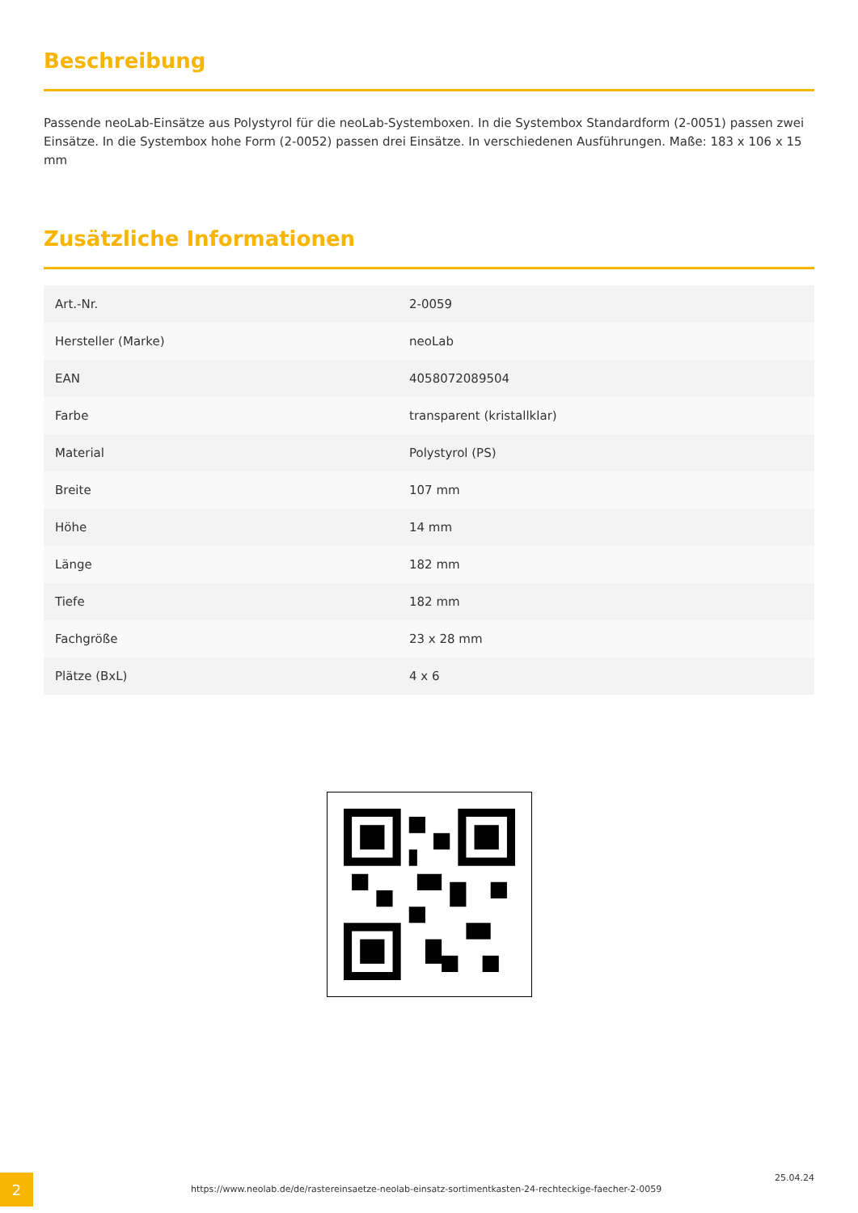Beschreibung
Passende neoLab-Einsätze aus Polystyrol für die neoLab-Systemboxen. In die Systembox Standardform (2-0051) passen zwei Einsätze. In die Systembox hohe Form (2-0052) passen drei Einsätze. In verschiedenen Ausführungen. Maße: 183 x 106 x 15 mm
Zusätzliche Informationen
| Art.-Nr. | 2-0059 |
| Hersteller (Marke) | neoLab |
| EAN | 4058072089504 |
| Farbe | transparent (kristallklar) |
| Material | Polystyrol (PS) |
| Breite | 107 mm |
| Höhe | 14 mm |
| Länge | 182 mm |
| Tiefe | 182 mm |
| Fachgröße | 23 x 28 mm |
| Plätze (BxL) | 4 x 6 |
2
https://www.neolab.de/de/rastereinsaetze-neolab-einsatz-sortimentkasten-24-rechteckige-faecher-2-0059
25.04.24